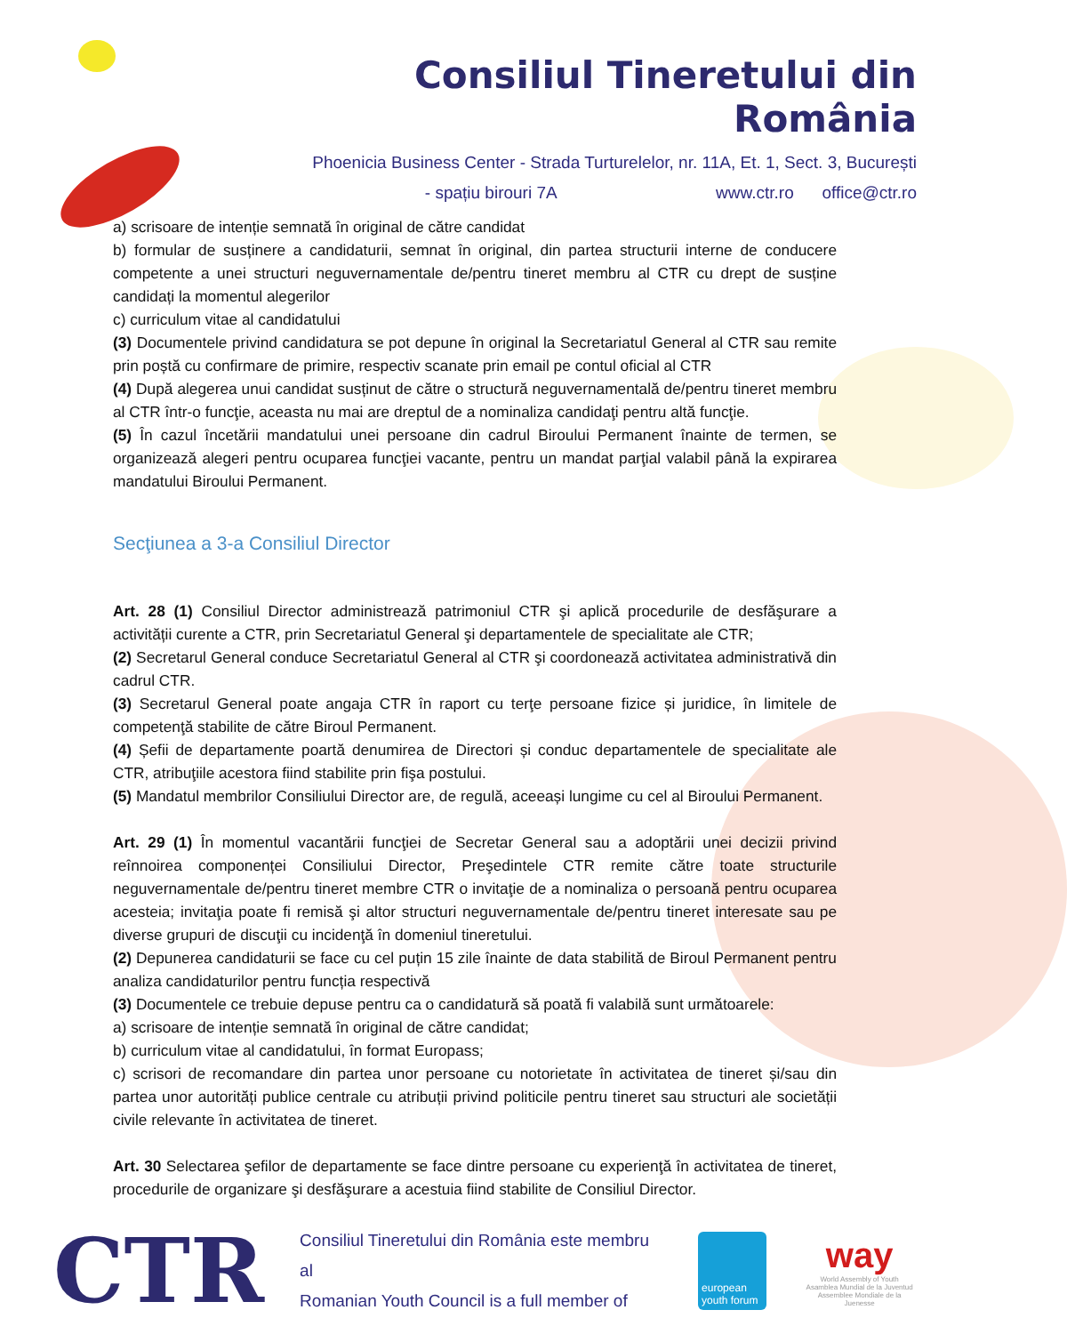Consiliul Tineretului din România
Phoenicia Business Center - Strada Turturelelor, nr. 11A, Et. 1, Sect. 3, București
- spațiu birouri 7A www.ctr.ro office@ctr.ro
a) scrisoare de intenție semnată în original de către candidat
b) formular de susținere a candidaturii, semnat în original, din partea structurii interne de conducere competente a unei structuri neguvernamentale de/pentru tineret membru al CTR cu drept de susține candidați la momentul alegerilor
c) curriculum vitae al candidatului
(3) Documentele privind candidatura se pot depune în original la Secretariatul General al CTR sau remite prin poștă cu confirmare de primire, respectiv scanate prin email pe contul oficial al CTR
(4) După alegerea unui candidat susținut de către o structură neguvernamentală de/pentru tineret membru al CTR într-o funcţie, aceasta nu mai are dreptul de a nominaliza candidaţi pentru altă funcţie.
(5) În cazul încetării mandatului unei persoane din cadrul Biroului Permanent înainte de termen, se organizează alegeri pentru ocuparea funcţiei vacante, pentru un mandat parţial valabil până la expirarea mandatului Biroului Permanent.
Secţiunea a 3-a Consiliul Director
Art. 28 (1) Consiliul Director administrează patrimoniul CTR şi aplică procedurile de desfăşurare a activității curente a CTR, prin Secretariatul General şi departamentele de specialitate ale CTR;
(2) Secretarul General conduce Secretariatul General al CTR şi coordonează activitatea administrativă din cadrul CTR.
(3) Secretarul General poate angaja CTR în raport cu terţe persoane fizice și juridice, în limitele de competenţă stabilite de către Biroul Permanent.
(4) Șefii de departamente poartă denumirea de Directori și conduc departamentele de specialitate ale CTR, atribuţiile acestora fiind stabilite prin fişa postului.
(5) Mandatul membrilor Consiliului Director are, de regulă, aceeași lungime cu cel al Biroului Permanent.
Art. 29 (1) În momentul vacantării funcţiei de Secretar General sau a adoptării unei decizii privind reînnoirea componenței Consiliului Director, Preşedintele CTR remite către toate structurile neguvernamentale de/pentru tineret membre CTR o invitaţie de a nominaliza o persoană pentru ocuparea acesteia; invitaţia poate fi remisă şi altor structuri neguvernamentale de/pentru tineret interesate sau pe diverse grupuri de discuţii cu incidenţă în domeniul tineretului.
(2) Depunerea candidaturii se face cu cel puțin 15 zile înainte de data stabilită de Biroul Permanent pentru analiza candidaturilor pentru funcția respectivă
(3) Documentele ce trebuie depuse pentru ca o candidatură să poată fi valabilă sunt următoarele:
a) scrisoare de intenție semnată în original de către candidat;
b) curriculum vitae al candidatului, în format Europass;
c) scrisori de recomandare din partea unor persoane cu notorietate în activitatea de tineret și/sau din partea unor autorități publice centrale cu atribuții privind politicile pentru tineret sau structuri ale societății civile relevante în activitatea de tineret.
Art. 30 Selectarea şefilor de departamente se face dintre persoane cu experienţă în activitatea de tineret, procedurile de organizare şi desfăşurare a acestuia fiind stabilite de Consiliul Director.
CTR
Consiliul Tineretului din România este membru al
Romanian Youth Council is a full member of
european youth forum
way
World Assembly of Youth
Asamblea Mundial de la Juventud
Assemblee Mondiale de la Juenesse